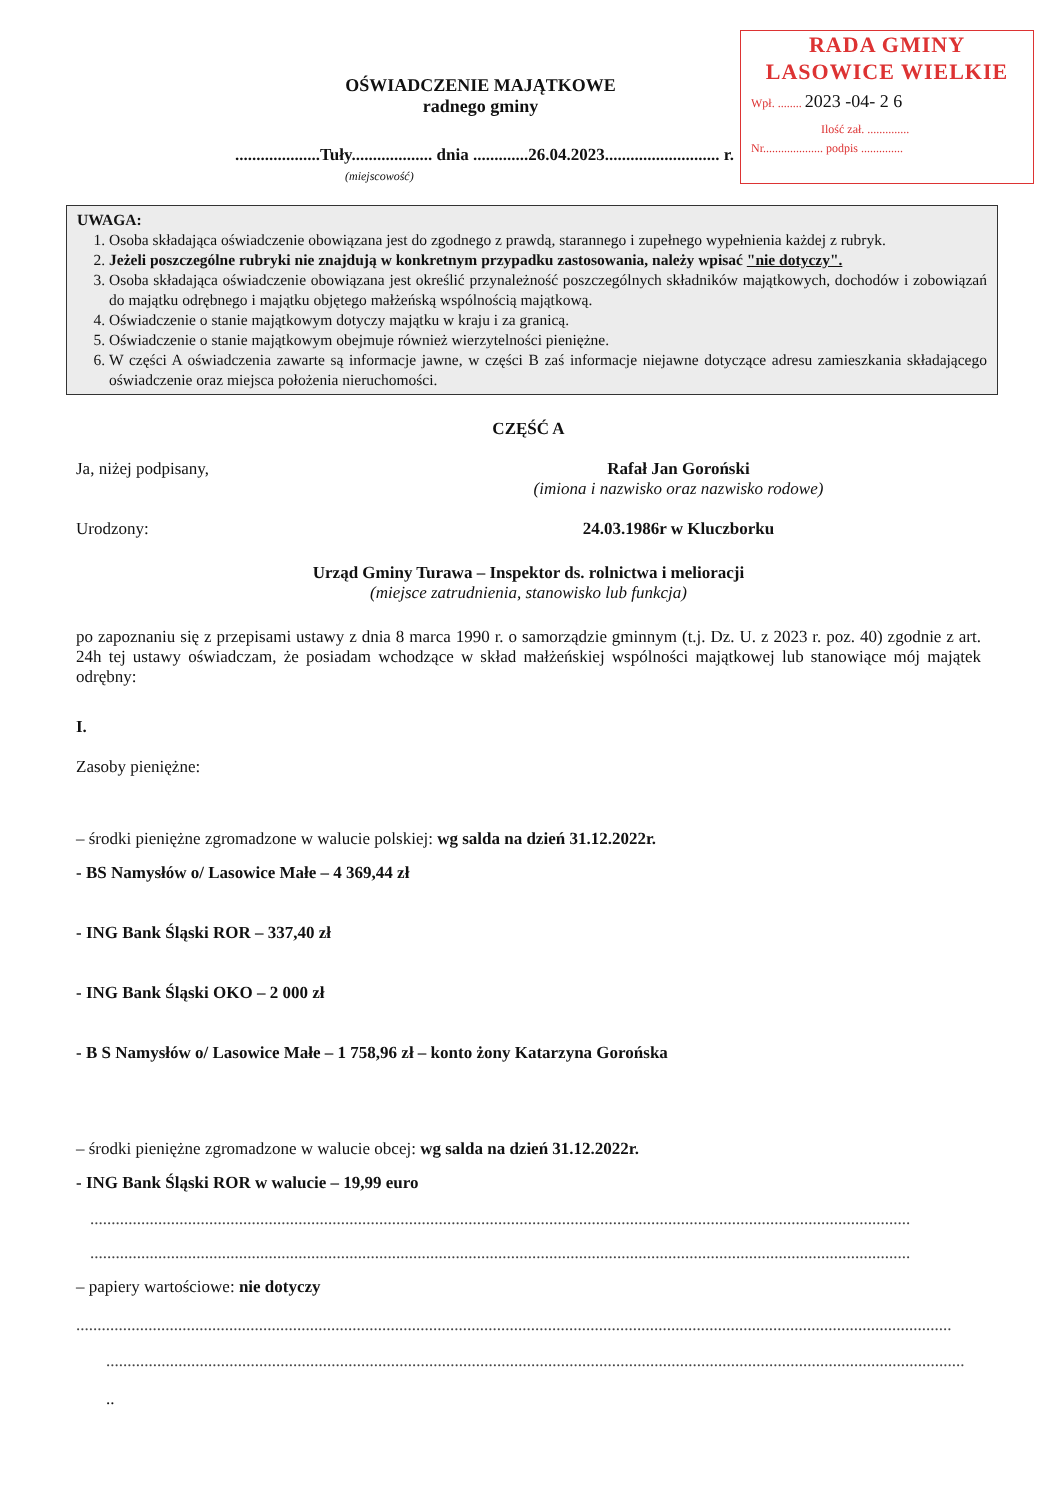RADA GMINY
LASOWICE WIELKIE
Wpł. ........ 2023 -04- 2 6
Ilość zał. ..............
Nr.................... podpis ..............
OŚWIADCZENIE MAJĄTKOWE
radnego gminy
....................Tuły................... dnia .............26.04.2023........................... r.
(miejscowość)
UWAGA:
1. Osoba składająca oświadczenie obowiązana jest do zgodnego z prawdą, starannego i zupełnego wypełnienia każdej z rubryk.
2. Jeżeli poszczególne rubryki nie znajdują w konkretnym przypadku zastosowania, należy wpisać "nie dotyczy".
3. Osoba składająca oświadczenie obowiązana jest określić przynależność poszczególnych składników majątkowych, dochodów i zobowiązań do majątku odrębnego i majątku objętego małżeńską wspólnością majątkową.
4. Oświadczenie o stanie majątkowym dotyczy majątku w kraju i za granicą.
5. Oświadczenie o stanie majątkowym obejmuje również wierzytelności pieniężne.
6. W części A oświadczenia zawarte są informacje jawne, w części B zaś informacje niejawne dotyczące adresu zamieszkania składającego oświadczenie oraz miejsca położenia nieruchomości.
CZĘŚĆ A
Ja, niżej podpisany, Rafał Jan Goroński
(imiona i nazwisko oraz nazwisko rodowe)
Urodzony: 24.03.1986r w Kluczborku
Urząd Gminy Turawa – Inspektor ds. rolnictwa i melioracji
(miejsce zatrudnienia, stanowisko lub funkcja)
po zapoznaniu się z przepisami ustawy z dnia 8 marca 1990 r. o samorządzie gminnym (t.j. Dz. U. z 2023 r. poz. 40) zgodnie z art. 24h tej ustawy oświadczam, że posiadam wchodzące w skład małżeńskiej wspólności majątkowej lub stanowiące mój majątek odrębny:
I.
Zasoby pieniężne:
– środki pieniężne zgromadzone w walucie polskiej: wg salda na dzień 31.12.2022r.
- BS Namysłów o/ Lasowice Małe – 4 369,44 zł
- ING Bank Śląski ROR – 337,40 zł
- ING Bank Śląski OKO – 2 000 zł
- B S Namysłów o/ Lasowice Małe – 1 758,96 zł – konto żony Katarzyna Gorońska
– środki pieniężne zgromadzone w walucie obcej: wg salda na dzień 31.12.2022r.
- ING Bank Śląski ROR w walucie – 19,99 euro
..................................................................................................................................................................................................
..................................................................................................................................................................................................
– papiery wartościowe: nie dotyczy
..............................................................................................................................................................................................................
..........................................................................................................................................................................................................
..